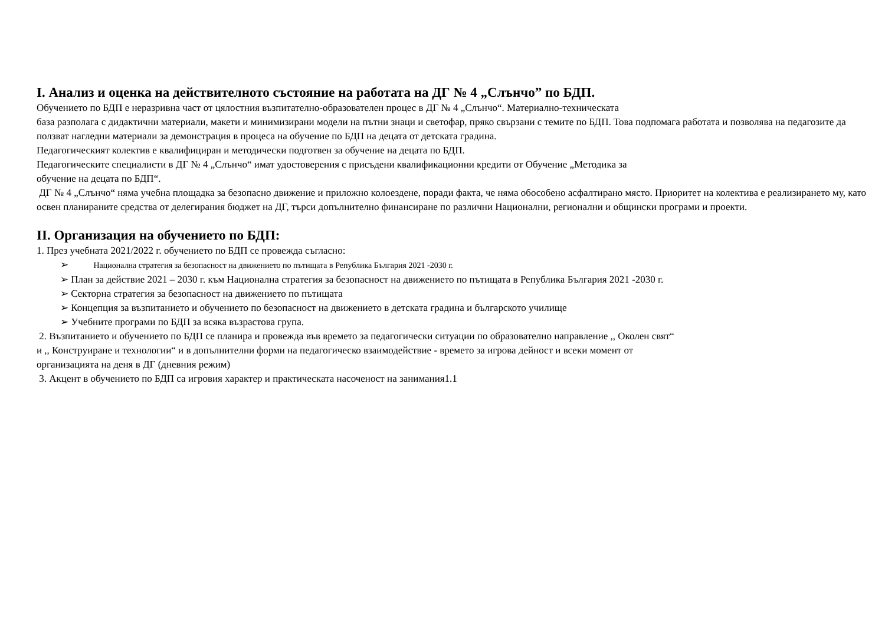I. Анализ и оценка на действителното състояние на работата на ДГ № 4 „Слънчо” по БДП.
Обучението по БДП е неразривна част от цялостния възпитателно-образователен процес в ДГ № 4 „Слънчо“. Материално-техническата
база разполага с дидактични материали, макети и минимизирани модели на пътни знаци и светофар, пряко свързани с темите по БДП. Това подпомага работата и позволява на педагозите да ползват нагледни материали за демонстрация в процеса на обучение по БДП на децата от детската градина.
Педагогическият колектив е квалифициран и методически подготвен за обучение на децата по БДП.
Педагогическите специалисти в ДГ № 4 „Слънчо“ имат удостоверения с присъдени квалификационни кредити от Обучение „Методика за
обучение на децата по БДП“.
ДГ № 4 „Слънчо“ няма учебна площадка за безопасно движение и приложно колоездене, поради факта, че няма обособено асфалтирано място. Приоритет на колектива е реализирането му, като освен планираните средства от делегирания бюджет на ДГ, търси допълнително финансиране по различни Национални, регионални и общински програми и проекти.
II. Организация на обучението по БДП:
1. През учебната 2021/2022 г. обучението по БДП се провежда съгласно:
➢ Национална стратегия за безопасност на движението по пътищата в Република България 2021 -2030 г.
➢ План за действие 2021 – 2030 г. към Национална стратегия за безопасност на движението по пътищата в Република България 2021 -2030 г.
➢ Секторна стратегия за безопасност на движението по пътищата
➢ Концепция за възпитанието и обучението по безопасност на движението в детската градина и българското училище
➢ Учебните програми по БДП за всяка възрастова група.
2. Възпитанието и обучението по БДП се планира и провежда във времето за педагогически ситуации по образователно направление ,, Околен свят“
и ,, Конструиране и технологии“ и в допълнителни форми на педагогическо взаимодействие - времето за игрова дейност и всеки момент от
организацията на деня в ДГ (дневния режим)
3. Акцент в обучението по БДП са игровия характер и практическата насоченост на занимания1.1